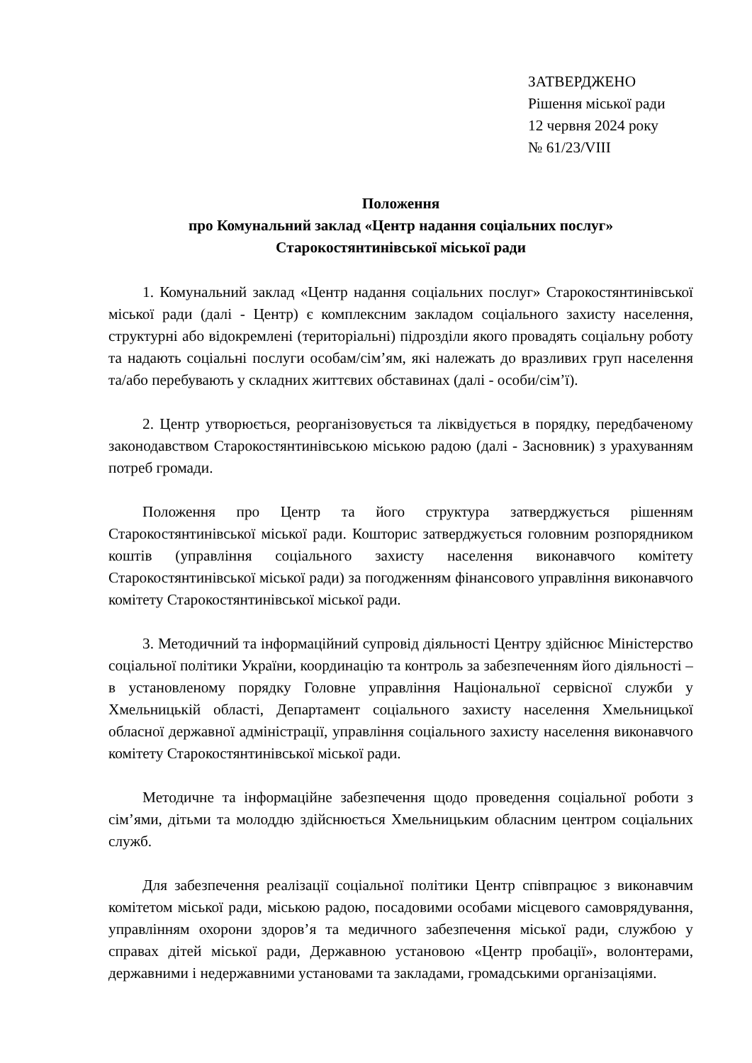ЗАТВЕРДЖЕНО
Рішення міської ради
12 червня 2024 року
№ 61/23/VIII
Положення
про Комунальний заклад «Центр надання соціальних послуг»
Старокостянтинівської міської ради
1. Комунальний заклад «Центр надання соціальних послуг» Старокостянтинівської міської ради (далі - Центр) є комплексним закладом соціального захисту населення, структурні або відокремлені (територіальні) підрозділи якого провадять соціальну роботу та надають соціальні послуги особам/сім’ям, які належать до вразливих груп населення та/або перебувають у складних життєвих обставинах (далі - особи/сім’ї).
2. Центр утворюється, реорганізовується та ліквідується в порядку, передбаченому законодавством Старокостянтинівською міською радою (далі - Засновник) з урахуванням потреб громади.
Положення про Центр та його структура затверджується рішенням Старокостянтинівської міської ради. Кошторис затверджується головним розпорядником коштів (управління соціального захисту населення виконавчого комітету Старокостянтинівської міської ради) за погодженням фінансового управління виконавчого комітету Старокостянтинівської міської ради.
3. Методичний та інформаційний супровід діяльності Центру здійснює Міністерство соціальної політики України, координацію та контроль за забезпеченням його діяльності – в установленому порядку Головне управління Національної сервісної служби у Хмельницькій області, Департамент соціального захисту населення Хмельницької обласної державної адміністрації, управління соціального захисту населення виконавчого комітету Старокостянтинівської міської ради.
Методичне та інформаційне забезпечення щодо проведення соціальної роботи з сім’ями, дітьми та молоддю здійснюється Хмельницьким обласним центром соціальних служб.
Для забезпечення реалізації соціальної політики Центр співпрацює з виконавчим комітетом міської ради, міською радою, посадовими особами місцевого самоврядування, управлінням охорони здоров’я та медичного забезпечення міської ради, службою у справах дітей міської ради, Державною установою «Центр пробації», волонтерами, державними і недержавними установами та закладами, громадськими організаціями.